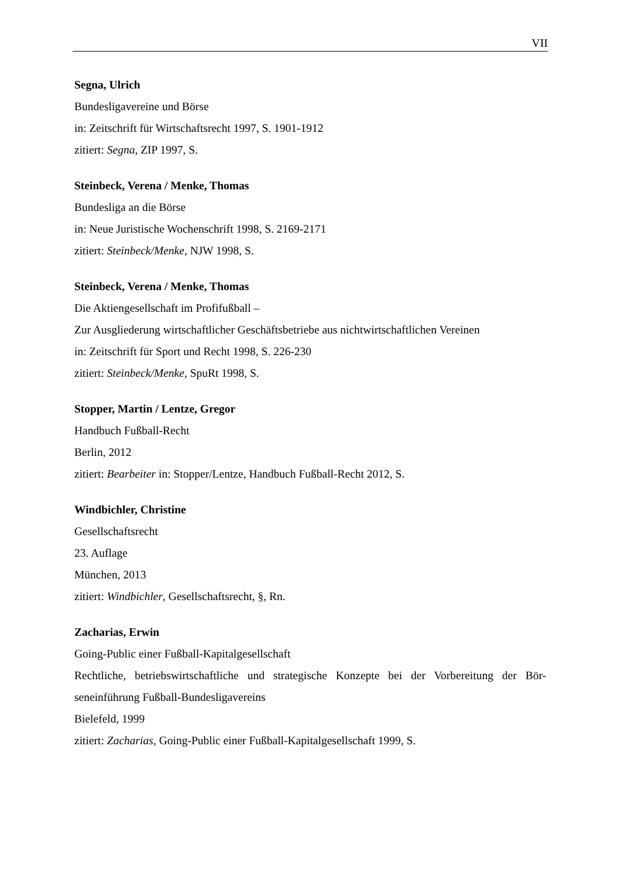VII
Segna, Ulrich
Bundesligavereine und Börse
in: Zeitschrift für Wirtschaftsrecht 1997, S. 1901-1912
zitiert: Segna, ZIP 1997, S.
Steinbeck, Verena / Menke, Thomas
Bundesliga an die Börse
in: Neue Juristische Wochenschrift 1998, S. 2169-2171
zitiert: Steinbeck/Menke, NJW 1998, S.
Steinbeck, Verena / Menke, Thomas
Die Aktiengesellschaft im Profifußball –
Zur Ausgliederung wirtschaftlicher Geschäftsbetriebe aus nichtwirtschaftlichen Vereinen
in: Zeitschrift für Sport und Recht 1998, S. 226-230
zitiert: Steinbeck/Menke, SpuRt 1998, S.
Stopper, Martin / Lentze, Gregor
Handbuch Fußball-Recht
Berlin, 2012
zitiert: Bearbeiter in: Stopper/Lentze, Handbuch Fußball-Recht 2012, S.
Windbichler, Christine
Gesellschaftsrecht
23. Auflage
München, 2013
zitiert: Windbichler, Gesellschaftsrecht, §, Rn.
Zacharias, Erwin
Going-Public einer Fußball-Kapitalgesellschaft
Rechtliche, betriebswirtschaftliche und strategische Konzepte bei der Vorbereitung der Bör-seneinführung Fußball-Bundesligavereins
Bielefeld, 1999
zitiert: Zacharias, Going-Public einer Fußball-Kapitalgesellschaft 1999, S.